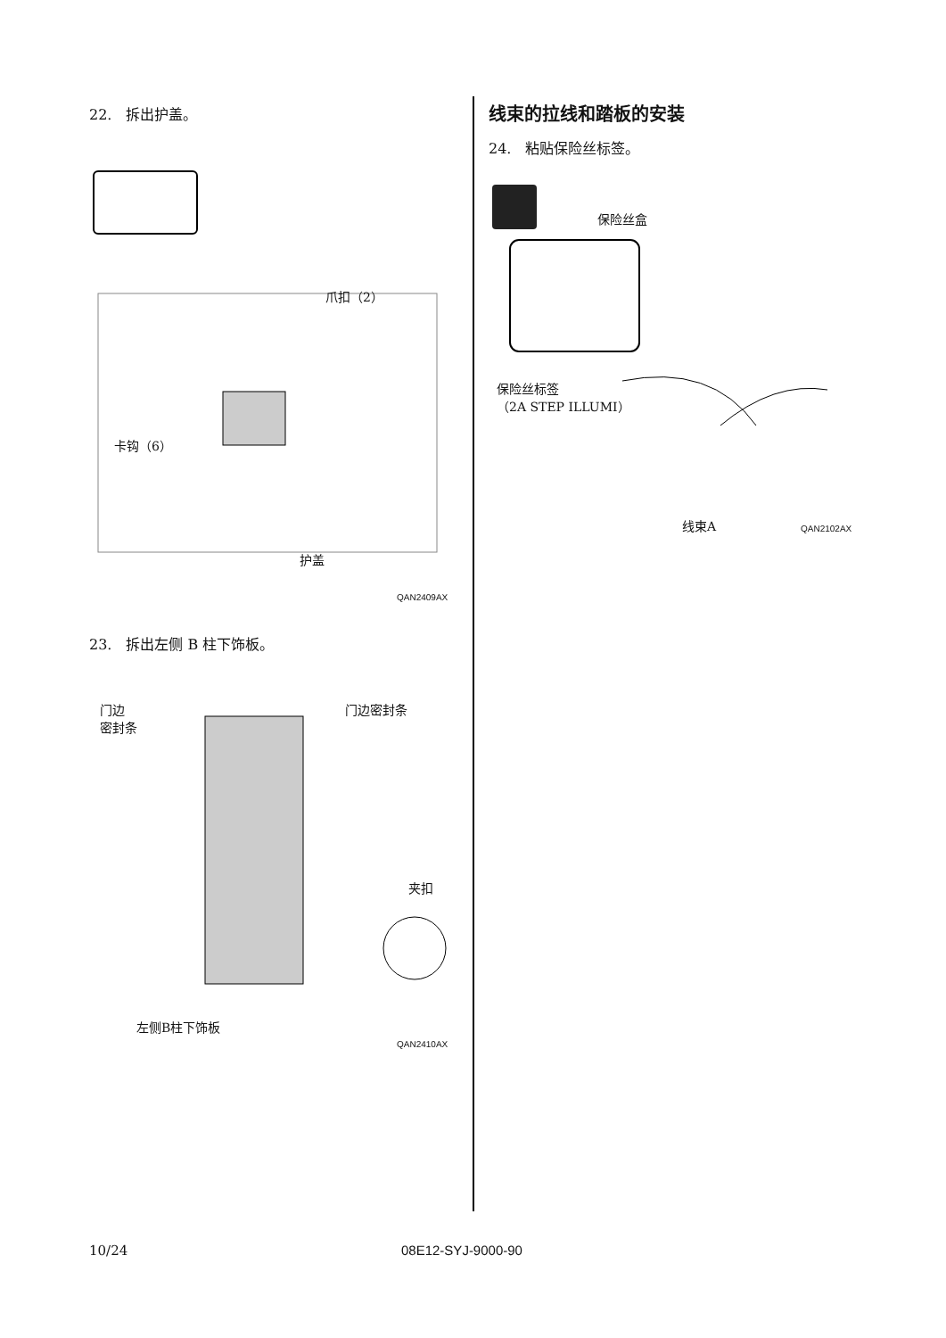22.　拆出护盖。
爪扣（2）
卡钩（6）
护盖
QAN2409AX
23.　拆出左侧 B 柱下饰板。
门边
密封条
门边密封条
夹扣
左侧B柱下饰板
QAN2410AX
线束的拉线和踏板的安装
24.　粘贴保险丝标签。
保险丝盒
保险丝标签
（2A STEP ILLUMI）
线束A QAN2102AX
10/24 08E12-SYJ-9000-90